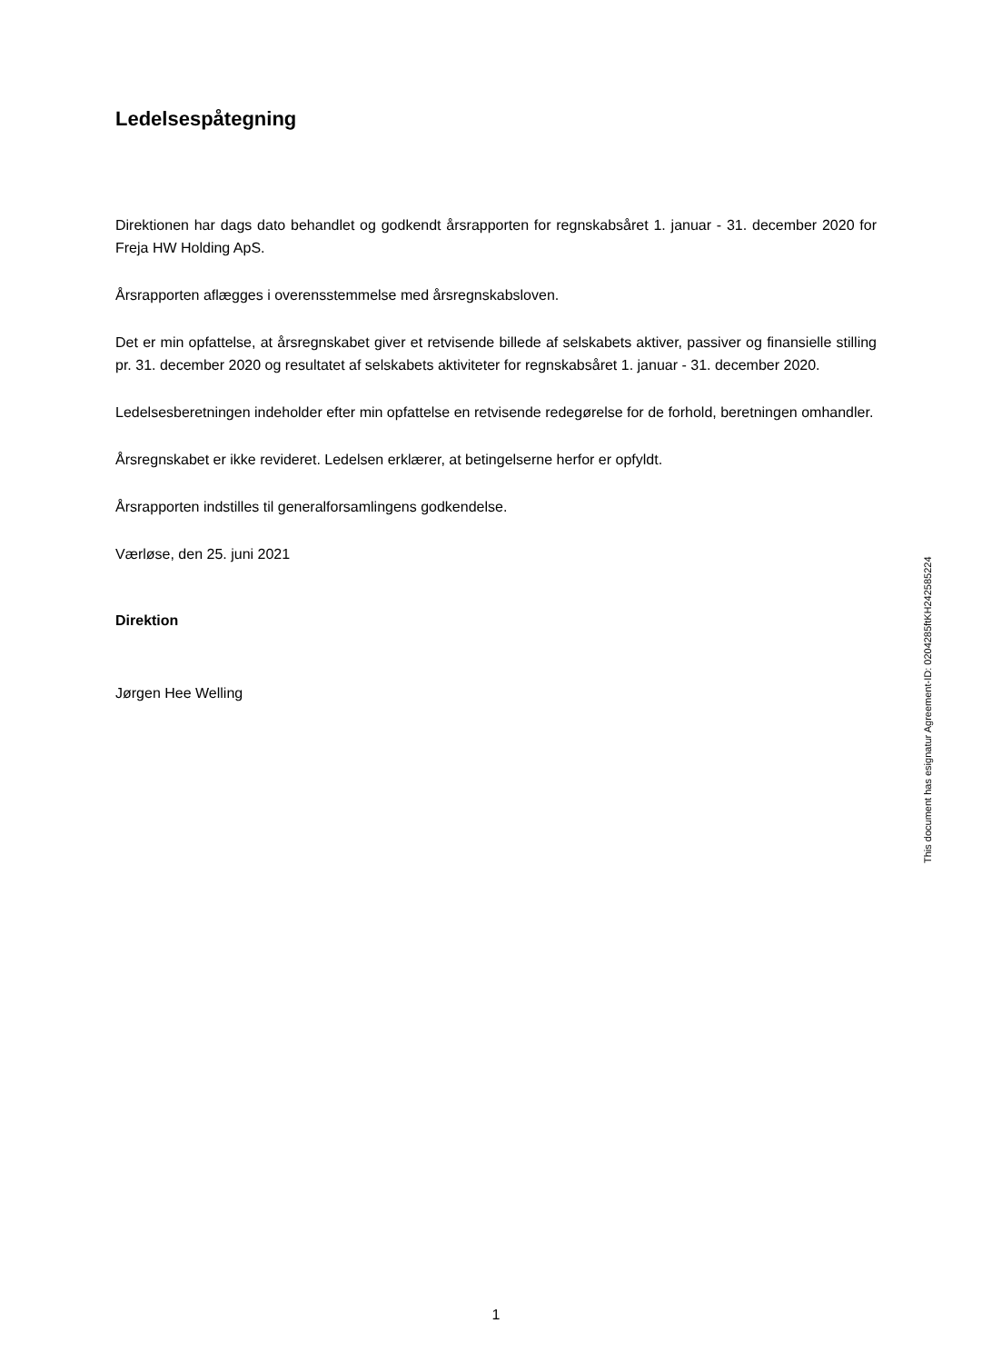Ledelsespåtegning
Direktionen har dags dato behandlet og godkendt årsrapporten for regnskabsåret 1. januar - 31. december 2020 for Freja HW Holding ApS.
Årsrapporten aflægges i overensstemmelse med årsregnskabsloven.
Det er min opfattelse, at årsregnskabet giver et retvisende billede af selskabets aktiver, passiver og finansielle stilling pr. 31. december 2020 og resultatet af selskabets aktiviteter for regnskabsåret 1. januar - 31. december 2020.
Ledelsesberetningen indeholder efter min opfattelse en retvisende redegørelse for de forhold, beretningen omhandler.
Årsregnskabet er ikke revideret. Ledelsen erklærer, at betingelserne herfor er opfyldt.
Årsrapporten indstilles til generalforsamlingens godkendelse.
Værløse, den 25. juni 2021
Direktion
Jørgen Hee Welling
This document has esignatur Agreement-ID: 0204285ftKH242585224
1